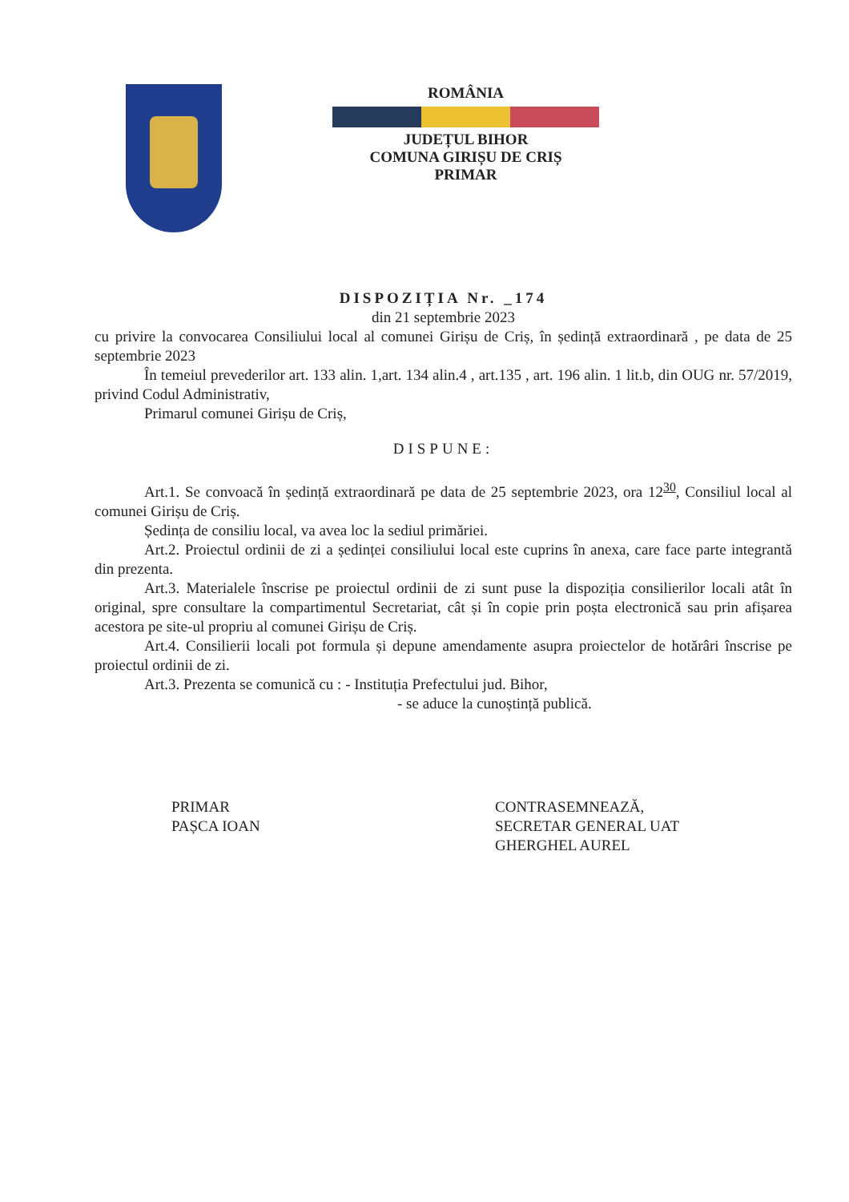ROMÂNIA
JUDEȚUL BIHOR
COMUNA GIRIȘU DE CRIȘ
PRIMAR
DISPOZIȚIA Nr. _174
din 21 septembrie 2023
cu privire la convocarea Consiliului local al comunei Girișu de Criș, în ședință extraordinară , pe data de 25 septembrie 2023
În temeiul prevederilor art. 133 alin. 1,art. 134 alin.4 , art.135 , art. 196 alin. 1 lit.b, din OUG nr. 57/2019, privind Codul Administrativ,
Primarul comunei Girișu de Criș,
DISPUNE:
Art.1. Se convoacă în ședință extraordinară pe data de 25 septembrie 2023, ora 12<sup>30</sup>, Consiliul local al comunei Girișu de Criș.
Ședința de consiliu local, va avea loc la sediul primăriei.
Art.2. Proiectul ordinii de zi a ședinței consiliului local este cuprins în anexa, care face parte integrantă din prezenta.
Art.3. Materialele înscrise pe proiectul ordinii de zi sunt puse la dispoziția consilierilor locali atât în original, spre consultare la compartimentul Secretariat, cât și în copie prin poșta electronică sau prin afișarea acestora pe site-ul propriu al comunei Girișu de Criș.
Art.4. Consilierii locali pot formula și depune amendamente asupra proiectelor de hotărâri înscrise pe proiectul ordinii de zi.
Art.3. Prezenta se comunică cu : - Instituția Prefectului jud. Bihor,
- se aduce la cunoștință publică.
PRIMAR
PAȘCA IOAN
CONTRASEMNEAZĂ,
SECRETAR GENERAL UAT
GHERGHEL AUREL